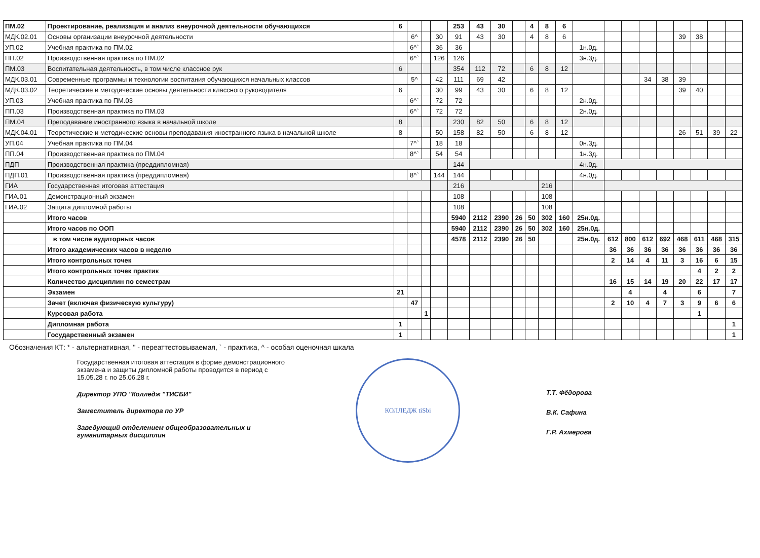| ПМ.02 | Проектирование, реализация и анализ внеурочной деятельности обучающихся | 6 | | | | 253 | 43 | 30 | | 4 | 8 | 6 | | | | | | | | | |
| МДК.02.01 | Основы организации внеурочной деятельности | | 6^ | | 30 | 91 | 43 | 30 | | 4 | 8 | 6 | | | | | | 39 | 38 | | |
| УП.02 | Учебная практика по ПМ.02 | | 6^` | | 36 | 36 | | | | | | | 1н.0д. | | | | | | | | |
| ПП.02 | Производственная практика по ПМ.02 | | 6^` | | 126 | 126 | | | | | | | 3н.3д. | | | | | | | | |
| ПМ.03 | Воспитательная деятельность, в том числе классное рук | 6 | | | | 354 | 112 | 72 | | 6 | 8 | 12 | | | | | | | | | |
| МДК.03.01 | Современные программы и технологии воспитания обучающихся начальных классов | | 5^ | | 42 | 111 | 69 | 42 | | | | | | | | 34 | 38 | 39 | | | |
| МДК.03.02 | Теоретические и методические основы деятельности классного руководителя | 6 | | | 30 | 99 | 43 | 30 | | 6 | 8 | 12 | | | | | | 39 | 40 | | |
| УП.03 | Учебная практика по ПМ.03 | | 6^` | | 72 | 72 | | | | | | | 2н.0д. | | | | | | | | |
| ПП.03 | Производственная практика по ПМ.03 | | 6^` | | 72 | 72 | | | | | | | 2н.0д. | | | | | | | | |
| ПМ.04 | Преподавание иностранного языка в начальной школе | 8 | | | | 230 | 82 | 50 | | 6 | 8 | 12 | | | | | | | | | |
| МДК.04.01 | Теоретические и методические основы преподавания иностранного языка в начальной школе | 8 | | | 50 | 158 | 82 | 50 | | 6 | 8 | 12 | | | | | | 26 | 51 | 39 | 22 |
| УП.04 | Учебная практика по ПМ.04 | | 7^` | | 18 | 18 | | | | | | | 0н.3д. | | | | | | | | |
| ПП.04 | Производственная практика по ПМ.04 | | 8^` | | 54 | 54 | | | | | | | 1н.3д. | | | | | | | | |
| ПДП | Производственная практика (преддипломная) | | | | | 144 | | | | | | | 4н.0д. | | | | | | | | |
| ПДП.01 | Производственная практика (преддипломная) | | 8^` | | 144 | 144 | | | | | | | 4н.0д. | | | | | | | | |
| ГИА | Государственная итоговая аттестация | | | | | 216 | | | | | 216 | | | | | | | | | | |
| ГИА.01 | Демонстрационный экзамен | | | | | 108 | | | | | 108 | | | | | | | | | | |
| ГИА.02 | Защита дипломной работы | | | | | 108 | | | | | 108 | | | | | | | | | | |
| | Итого часов | | | | | 5940 | 2112 | 2390 | 26 | 50 | 302 | 160 | 25н.0д. | | | | | | | | |
| | Итого часов по ООП | | | | | 5940 | 2112 | 2390 | 26 | 50 | 302 | 160 | 25н.0д. | | | | | | | | |
| | в том числе аудиторных часов | | | | | 4578 | 2112 | 2390 | 26 | 50 | | | 25н.0д. | 612 | 800 | 612 | 692 | 468 | 611 | 468 | 315 |
| | Итого академических часов в неделю | | | | | | | | | | | | | 36 | 36 | 36 | 36 | 36 | 36 | 36 | 36 |
| | Итого контрольных точек | | | | | | | | | | | | | 2 | 14 | 4 | 11 | 3 | 16 | 6 | 15 |
| | Итого контрольных точек практик | | | | | | | | | | | | | | | | | | 4 | 2 | 2 |
| | Количество дисциплин по семестрам | | | | | | | | | | | | | 16 | 15 | 14 | 19 | 20 | 22 | 17 | 17 |
| | Экзамен | 21 | | | | | | | | | | | | | 4 | | 4 | | 6 | | 7 |
| | Зачет (включая физическую культуру) | | 47 | | | | | | | | | | | 2 | 10 | 4 | 7 | 3 | 9 | 6 | 6 |
| | Курсовая работа | | | 1 | | | | | | | | | | | | | | | 1 | | |
| | Дипломная работа | 1 | | | | | | | | | | | | | | | | | | | 1 |
| | Государственный экзамен | 1 | | | | | | | | | | | | | | | | | | | 1 |
Обозначения КТ: * - альтернативная, " - переаттестовываемая, ` - практика, ^ - особая оценочная шкала
Государственная итоговая аттестация в форме демонстрационного экзамена и защиты дипломной работы проводится в период с 15.05.28 г. по 25.06.28 г.
Директор УПО "Колледж "ТИСБИ"
Заместитель директора по УР
Заведующий отделением общеобразовательных и гуманитарных дисциплин
КОЛЛЕДЖ tiSbi
Т.Т. Фёдорова
В.К. Сафина
Г.Р. Ахмерова